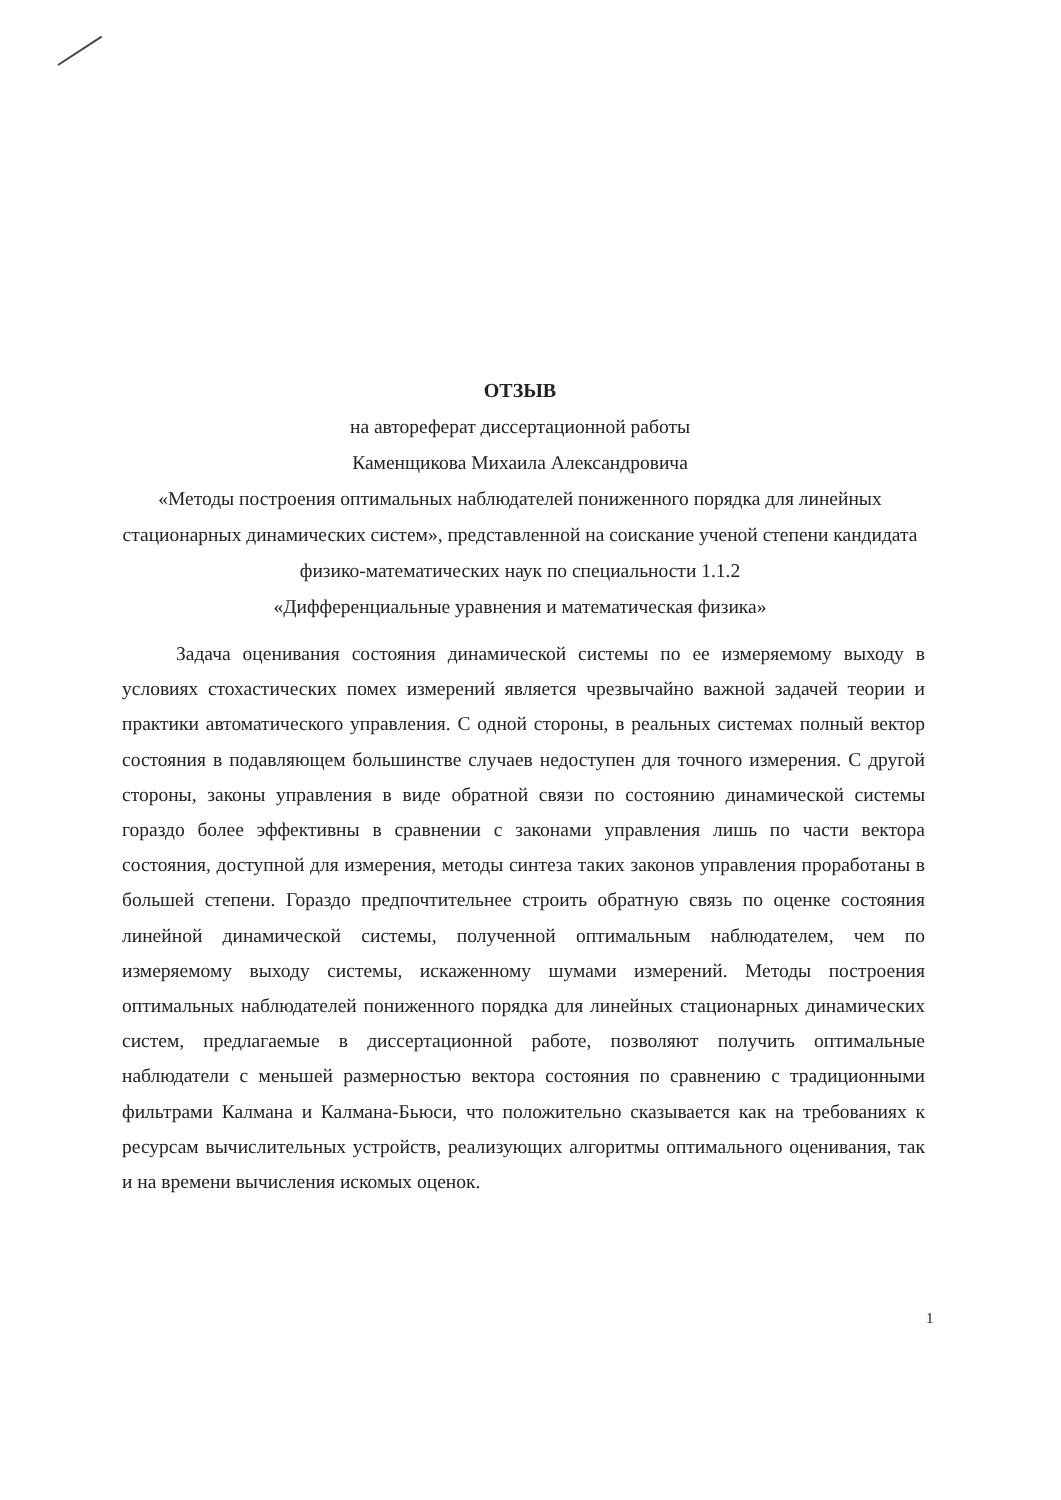ОТЗЫВ
на автореферат диссертационной работы
Каменщикова Михаила Александровича
«Методы построения оптимальных наблюдателей пониженного порядка для линейных стационарных динамических систем», представленной на соискание ученой степени кандидата физико-математических наук по специальности 1.1.2
«Дифференциальные уравнения и математическая физика»
Задача оценивания состояния динамической системы по ее измеряемому выходу в условиях стохастических помех измерений является чрезвычайно важной задачей теории и практики автоматического управления. С одной стороны, в реальных системах полный вектор состояния в подавляющем большинстве случаев недоступен для точного измерения. С другой стороны, законы управления в виде обратной связи по состоянию динамической системы гораздо более эффективны в сравнении с законами управления лишь по части вектора состояния, доступной для измерения, методы синтеза таких законов управления проработаны в большей степени. Гораздо предпочтительнее строить обратную связь по оценке состояния линейной динамической системы, полученной оптимальным наблюдателем, чем по измеряемому выходу системы, искаженному шумами измерений. Методы построения оптимальных наблюдателей пониженного порядка для линейных стационарных динамических систем, предлагаемые в диссертационной работе, позволяют получить оптимальные наблюдатели с меньшей размерностью вектора состояния по сравнению с традиционными фильтрами Калмана и Калмана-Бьюси, что положительно сказывается как на требованиях к ресурсам вычислительных устройств, реализующих алгоритмы оптимального оценивания, так и на времени вычисления искомых оценок.
1